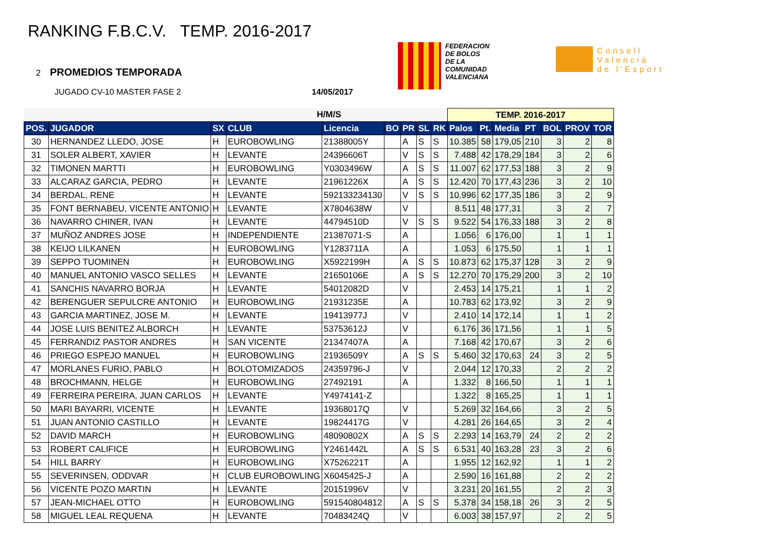RANKING F.B.C.V. TEMP. 2016-2017
FEDERACION
DE BOLOS
DE LA
COMUNIDAD
VALENCIANA
Consell
Valencià
de l'Esport
2 PROMEDIOS TEMPORADA
JUGADO CV-10 MASTER FASE 2 14/05/2017
| | | H/M/S | | | | | | | TEMP. 2016-2017 | | | | | | |
| --- | --- | --- | --- | --- | --- | --- | --- | --- | --- | --- | --- | --- | --- | --- | --- |
| POS. | JUGADOR | SX | CLUB | Licencia | BO | PR | SL | RK | Palos | Pt. | Media | PT | BOL | PROV | TOR |
| 30 | HERNANDEZ LLEDO, JOSE | H | EUROBOWLING | 21388005Y | | A | S | S | 10.385 | 58 | 179,05 | 210 | 3 | 2 | 8 |
| 31 | SOLER ALBERT, XAVIER | H | LEVANTE | 24396606T | | V | S | S | 7.488 | 42 | 178,29 | 184 | 3 | 2 | 6 |
| 32 | TIMONEN MARTTI | H | EUROBOWLING | Y0303496W | | A | S | S | 11.007 | 62 | 177,53 | 188 | 3 | 2 | 9 |
| 33 | ALCARAZ GARCIA, PEDRO | H | LEVANTE | 21961226X | | A | S | S | 12.420 | 70 | 177,43 | 236 | 3 | 2 | 10 |
| 34 | BERDAL, RENE | H | LEVANTE | 592133234130 | | V | S | S | 10.996 | 62 | 177,35 | 186 | 3 | 2 | 9 |
| 35 | FONT BERNABEU, VICENTE ANTONIO | H | LEVANTE | X7804638W | | V | | | 8.511 | 48 | 177,31 | | 3 | 2 | 7 |
| 36 | NAVARRO CHINER, IVAN | H | LEVANTE | 44794510D | | V | S | S | 9.522 | 54 | 176,33 | 188 | 3 | 2 | 8 |
| 37 | MUÑOZ ANDRES JOSE | H | INDEPENDIENTE | 21387071-S | | A | | | 1.056 | 6 | 176,00 | | 1 | 1 | 1 |
| 38 | KEIJO LILKANEN | H | EUROBOWLING | Y1283711A | | A | | | 1.053 | 6 | 175,50 | | 1 | 1 | 1 |
| 39 | SEPPO TUOMINEN | H | EUROBOWLING | X5922199H | | A | S | S | 10.873 | 62 | 175,37 | 128 | 3 | 2 | 9 |
| 40 | MANUEL ANTONIO VASCO SELLES | H | LEVANTE | 21650106E | | A | S | S | 12.270 | 70 | 175,29 | 200 | 3 | 2 | 10 |
| 41 | SANCHIS NAVARRO BORJA | H | LEVANTE | 54012082D | | V | | | 2.453 | 14 | 175,21 | | 1 | 1 | 2 |
| 42 | BERENGUER SEPULCRE ANTONIO | H | EUROBOWLING | 21931235E | | A | | | 10.783 | 62 | 173,92 | | 3 | 2 | 9 |
| 43 | GARCIA MARTINEZ, JOSE M. | H | LEVANTE | 19413977J | | V | | | 2.410 | 14 | 172,14 | | 1 | 1 | 2 |
| 44 | JOSE LUIS BENITEZ ALBORCH | H | LEVANTE | 53753612J | | V | | | 6.176 | 36 | 171,56 | | 1 | 1 | 5 |
| 45 | FERRANDIZ PASTOR ANDRES | H | SAN VICENTE | 21347407A | | A | | | 7.168 | 42 | 170,67 | | 3 | 2 | 6 |
| 46 | PRIEGO ESPEJO MANUEL | H | EUROBOWLING | 21936509Y | | A | S | S | 5.460 | 32 | 170,63 | 24 | 3 | 2 | 5 |
| 47 | MORLANES FURIO, PABLO | H | BOLOTOMIZADOS | 24359796-J | | V | | | 2.044 | 12 | 170,33 | | 2 | 2 | 2 |
| 48 | BROCHMANN, HELGE | H | EUROBOWLING | 27492191 | | A | | | 1.332 | 8 | 166,50 | | 1 | 1 | 1 |
| 49 | FERREIRA PEREIRA, JUAN CARLOS | H | LEVANTE | Y4974141-Z | | | | | 1.322 | 8 | 165,25 | | 1 | 1 | 1 |
| 50 | MARI BAYARRI, VICENTE | H | LEVANTE | 19368017Q | | V | | | 5.269 | 32 | 164,66 | | 3 | 2 | 5 |
| 51 | JUAN ANTONIO CASTILLO | H | LEVANTE | 19824417G | | V | | | 4.281 | 26 | 164,65 | | 3 | 2 | 4 |
| 52 | DAVID MARCH | H | EUROBOWLING | 48090802X | | A | S | S | 2.293 | 14 | 163,79 | 24 | 2 | 2 | 2 |
| 53 | ROBERT CALIFICE | H | EUROBOWLING | Y2461442L | | A | S | S | 6.531 | 40 | 163,28 | 23 | 3 | 2 | 6 |
| 54 | HILL BARRY | H | EUROBOWLING | X7526221T | | A | | | 1.955 | 12 | 162,92 | | 1 | 1 | 2 |
| 55 | SEVERINSEN, ODDVAR | H | CLUB EUROBOWLING | X6045425-J | | A | | | 2.590 | 16 | 161,88 | | 2 | 2 | 2 |
| 56 | VICENTE POZO MARTIN | H | LEVANTE | 20151996V | | V | | | 3.231 | 20 | 161,55 | | 2 | 2 | 3 |
| 57 | JEAN-MICHAEL OTTO | H | EUROBOWLING | 591540804812 | | A | S | S | 5.378 | 34 | 158,18 | 26 | 3 | 2 | 5 |
| 58 | MIGUEL LEAL REQUENA | H | LEVANTE | 70483424Q | | V | | | 6.003 | 38 | 157,97 | | 2 | 2 | 5 |